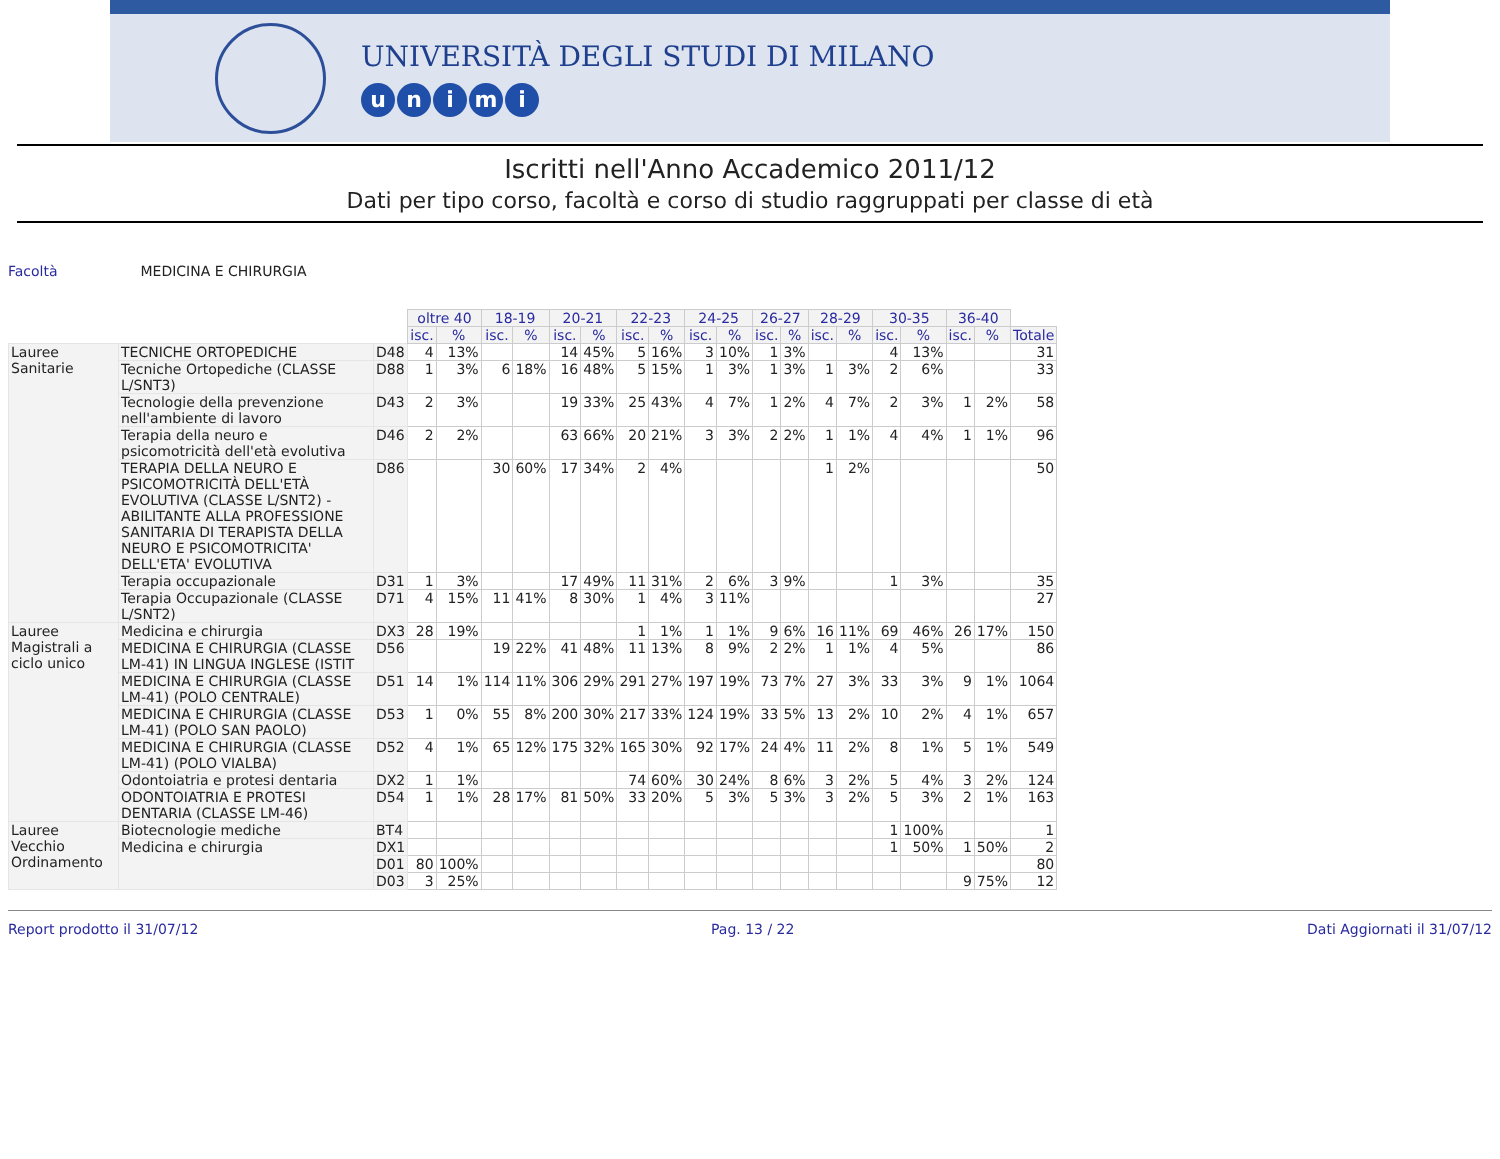UNIVERSITÀ DEGLI STUDI DI MILANO
unimi
Iscritti nell'Anno Accademico 2011/12
Dati per tipo corso, facoltà e corso di studio raggruppati per classe di età
Facoltà MEDICINA E CHIRURGIA
| | | | oltre 40 | | 18-19 | | 20-21 | | 22-23 | | 24-25 | | 26-27 | | 28-29 | | 30-35 | | 36-40 | | |
| --- | --- | --- | --- | --- | --- | --- | --- | --- | --- | --- | --- | --- | --- | --- | --- | --- | --- | --- | --- | --- | --- |
| | | | isc. | % | isc. | % | isc. | % | isc. | % | isc. | % | isc. | % | isc. | % | isc. | % | isc. | % | Totale |
| Lauree Sanitarie | TECNICHE ORTOPEDICHE | D48 | 4 | 13% | | | 14 | 45% | 5 | 16% | 3 | 10% | 1 | 3% | | | 4 | 13% | | | 31 |
| | Tecniche Ortopediche (CLASSE L/SNT3) | D88 | 1 | 3% | 6 | 18% | 16 | 48% | 5 | 15% | 1 | 3% | 1 | 3% | 1 | 3% | 2 | 6% | | | 33 |
| | Tecnologie della prevenzione nell'ambiente di lavoro | D43 | 2 | 3% | | | 19 | 33% | 25 | 43% | 4 | 7% | 1 | 2% | 4 | 7% | 2 | 3% | 1 | 2% | 58 |
| | Terapia della neuro e psicomotricità dell'età evolutiva | D46 | 2 | 2% | | | 63 | 66% | 20 | 21% | 3 | 3% | 2 | 2% | 1 | 1% | 4 | 4% | 1 | 1% | 96 |
| | TERAPIA DELLA NEURO E PSICOMOTRICITÀ DELL'ETÀ EVOLUTIVA (CLASSE L/SNT2) - ABILITANTE ALLA PROFESSIONE SANITARIA DI TERAPISTA DELLA NEURO E PSICOMOTRICITA' DELL'ETA' EVOLUTIVA | D86 | | | 30 | 60% | 17 | 34% | 2 | 4% | | | | | 1 | 2% | | | | | 50 |
| | Terapia occupazionale | D31 | 1 | 3% | | | 17 | 49% | 11 | 31% | 2 | 6% | 3 | 9% | | | 1 | 3% | | | 35 |
| | Terapia Occupazionale (CLASSE L/SNT2) | D71 | 4 | 15% | 11 | 41% | 8 | 30% | 1 | 4% | 3 | 11% | | | | | | | | | 27 |
| Lauree Magistrali a ciclo unico | Medicina e chirurgia | DX3 | 28 | 19% | | | | | 1 | 1% | 1 | 1% | 9 | 6% | 16 | 11% | 69 | 46% | 26 | 17% | 150 |
| | MEDICINA E CHIRURGIA (CLASSE LM-41) IN LINGUA INGLESE (ISTIT | D56 | | | 19 | 22% | 41 | 48% | 11 | 13% | 8 | 9% | 2 | 2% | 1 | 1% | 4 | 5% | | | 86 |
| | MEDICINA E CHIRURGIA (CLASSE LM-41) (POLO CENTRALE) | D51 | 14 | 1% | 114 | 11% | 306 | 29% | 291 | 27% | 197 | 19% | 73 | 7% | 27 | 3% | 33 | 3% | 9 | 1% | 1064 |
| | MEDICINA E CHIRURGIA (CLASSE LM-41) (POLO SAN PAOLO) | D53 | 1 | 0% | 55 | 8% | 200 | 30% | 217 | 33% | 124 | 19% | 33 | 5% | 13 | 2% | 10 | 2% | 4 | 1% | 657 |
| | MEDICINA E CHIRURGIA (CLASSE LM-41) (POLO VIALBA) | D52 | 4 | 1% | 65 | 12% | 175 | 32% | 165 | 30% | 92 | 17% | 24 | 4% | 11 | 2% | 8 | 1% | 5 | 1% | 549 |
| | Odontoiatria e protesi dentaria | DX2 | 1 | 1% | | | | | 74 | 60% | 30 | 24% | 8 | 6% | 3 | 2% | 5 | 4% | 3 | 2% | 124 |
| | ODONTOIATRIA E PROTESI DENTARIA (CLASSE LM-46) | D54 | 1 | 1% | 28 | 17% | 81 | 50% | 33 | 20% | 5 | 3% | 5 | 3% | 3 | 2% | 5 | 3% | 2 | 1% | 163 |
| Lauree Vecchio Ordinamento | Biotecnologie mediche | BT4 | | | | | | | | | | | | | | | 1 | 100% | | | 1 |
| | Medicina e chirurgia | DX1 | | | | | | | | | | | | | | | 1 | 50% | 1 | 50% | 2 |
| | | D01 | 80 | 100% | | | | | | | | | | | | | | | | | 80 |
| | | D03 | 3 | 25% | | | | | | | | | | | | | | | 9 | 75% | 12 |
Report prodotto il 31/07/12 Pag. 13 / 22 Dati Aggiornati il 31/07/12